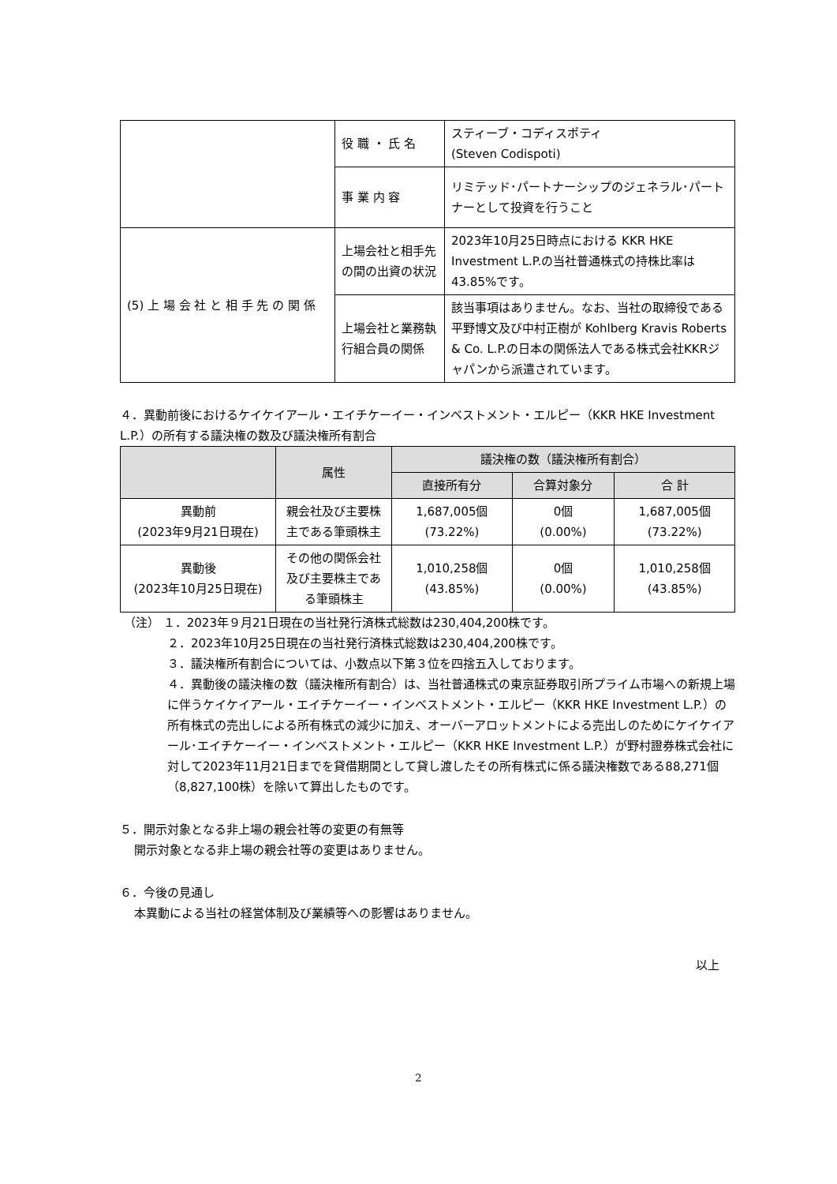| | 役 職 ・ 氏 名 | スティーブ・コディスポティ (Steven Codispoti) |
| | 事 業 内 容 | リミテッド･パートナーシップのジェネラル･パートナーとして投資を行うこと |
| (5) 上 場 会 社 と 相 手 先 の 関 係 | 上場会社と相手先の間の出資の状況 | 2023年10月25日時点における KKR HKE Investment L.P.の当社普通株式の持株比率は43.85%です。 |
| | 上場会社と業務執行組合員の関係 | 該当事項はありません。なお、当社の取締役である平野博文及び中村正樹が Kohlberg Kravis Roberts & Co. L.P.の日本の関係法人である株式会社KKRジャパンから派遣されています。 |
４．異動前後におけるケイケイアール・エイチケーイー・インベストメント・エルピー（KKR HKE Investment L.P.）の所有する議決権の数及び議決権所有割合
| | 属性 | 議決権の数（議決権所有割合） | | |
| --- | --- | --- | --- | --- |
| | | 直接所有分 | 合算対象分 | 合 計 |
| 異動前 (2023年9月21日現在) | 親会社及び主要株主である筆頭株主 | 1,687,005個 (73.22%) | 0個 (0.00%) | 1,687,005個 (73.22%) |
| 異動後 (2023年10月25日現在) | その他の関係会社及び主要株主である筆頭株主 | 1,010,258個 (43.85%) | 0個 (0.00%) | 1,010,258個 (43.85%) |
（注） １．2023年９月21日現在の当社発行済株式総数は230,404,200株です。
２．2023年10月25日現在の当社発行済株式総数は230,404,200株です。
３．議決権所有割合については、小数点以下第３位を四捨五入しております。
４．異動後の議決権の数（議決権所有割合）は、当社普通株式の東京証券取引所プライム市場への新規上場に伴うケイケイアール・エイチケーイー・インベストメント・エルピー（KKR HKE Investment L.P.）の所有株式の売出しによる所有株式の減少に加え、オーバーアロットメントによる売出しのためにケイケイアール･エイチケーイー・インベストメント・エルピー（KKR HKE Investment L.P.）が野村證券株式会社に対して2023年11月21日までを貸借期間として貸し渡したその所有株式に係る議決権数である88,271個（8,827,100株）を除いて算出したものです。
５．開示対象となる非上場の親会社等の変更の有無等
開示対象となる非上場の親会社等の変更はありません。
６．今後の見通し
本異動による当社の経営体制及び業績等への影響はありません。
以上
2